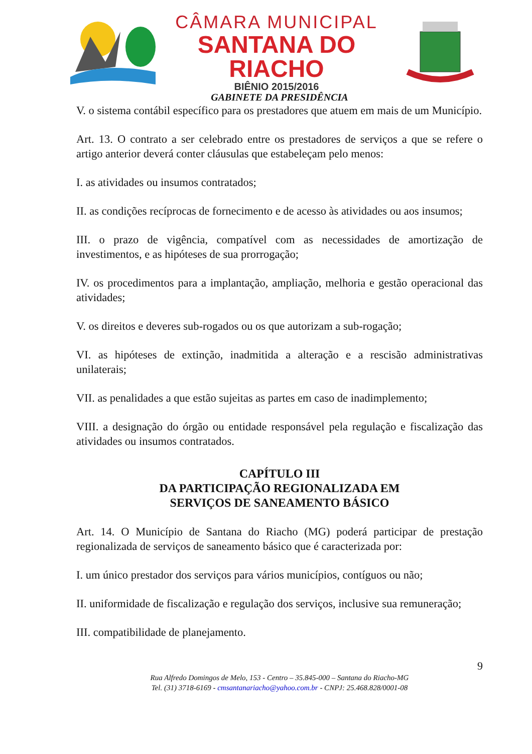CÂMARA MUNICIPAL
SANTANA DO RIACHO
BIÊNIO 2015/2016
GABINETE DA PRESIDÊNCIA
V. o sistema contábil específico para os prestadores que atuem em mais de um Município.
Art. 13. O contrato a ser celebrado entre os prestadores de serviços a que se refere o artigo anterior deverá conter cláusulas que estabeleçam pelo menos:
I. as atividades ou insumos contratados;
II. as condições recíprocas de fornecimento e de acesso às atividades ou aos insumos;
III. o prazo de vigência, compatível com as necessidades de amortização de investimentos, e as hipóteses de sua prorrogação;
IV. os procedimentos para a implantação, ampliação, melhoria e gestão operacional das atividades;
V. os direitos e deveres sub-rogados ou os que autorizam a sub-rogação;
VI. as hipóteses de extinção, inadmitida a alteração e a rescisão administrativas unilaterais;
VII. as penalidades a que estão sujeitas as partes em caso de inadimplemento;
VIII. a designação do órgão ou entidade responsável pela regulação e fiscalização das atividades ou insumos contratados.
CAPÍTULO III
DA PARTICIPAÇÃO REGIONALIZADA EM
SERVIÇOS DE SANEAMENTO BÁSICO
Art. 14. O Município de Santana do Riacho (MG) poderá participar de prestação regionalizada de serviços de saneamento básico que é caracterizada por:
I. um único prestador dos serviços para vários municípios, contíguos ou não;
II. uniformidade de fiscalização e regulação dos serviços, inclusive sua remuneração;
III. compatibilidade de planejamento.
9
Rua Alfredo Domingos de Melo, 153 - Centro – 35.845-000 – Santana do Riacho-MG
Tel. (31) 3718-6169 - cmsantanariacho@yahoo.com.br - CNPJ: 25.468.828/0001-08